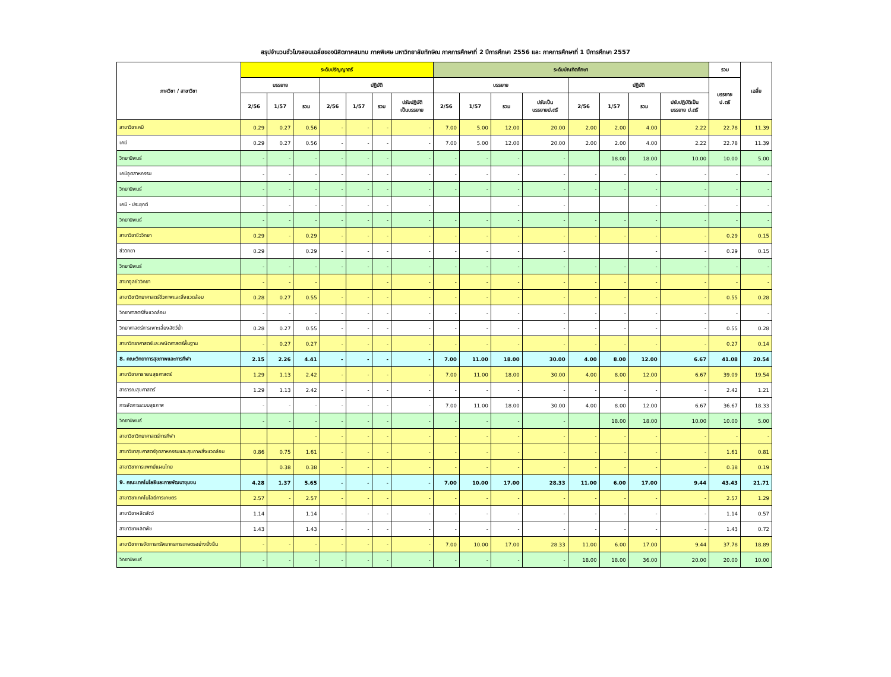สรุปจำนวนชั่วโมงสอนเฉลี่ยของนิสิตภาคสมทบ ภาคพิเศษ มหาวิทยาลัยทักษิณ ภาคการศึกษาที่ 2 ปีการศึกษา 2556 และ ภาคการศึกษาที่ 1 ปีการศึกษา 2557
| ภาควิชา / สาขาวิชา | ระดับปริญญาตรี | | | | | | | ระดับบัณฑิตศึกษา | | | | | | | | รวม | เฉลี่ย |
| --- | --- | --- | --- | --- | --- | --- | --- | --- | --- | --- | --- | --- | --- | --- | --- | --- | --- |
| | บรรยาย | | | ปฏิบัติ | | | | บรรยาย | | | | ปฏิบัติ | | | | บรรยาย ป.ตรี | |
| | 2/56 | 1/57 | รวม | 2/56 | 1/57 | รวม | ปรับปฏิบัติ เป็นบรรยาย | 2/56 | 1/57 | รวม | ปรับเป็น บรรยายป.ตรี | 2/56 | 1/57 | รวม | ปรับปฏิบัติเป็น บรรยาย ป.ตรี | | |
| สาขาวิชาเคมี | 0.29 | 0.27 | 0.56 | - | - | - | - | 7.00 | 5.00 | 12.00 | 20.00 | 2.00 | 2.00 | 4.00 | 2.22 | 22.78 | 11.39 |
| เคมี | 0.29 | 0.27 | 0.56 | - | - | - | - | 7.00 | 5.00 | 12.00 | 20.00 | 2.00 | 2.00 | 4.00 | 2.22 | 22.78 | 11.39 |
| วิทยานิพนธ์ | - | - | - | - | - | - | - | - | - | - | - | | 18.00 | 18.00 | 10.00 | 10.00 | 5.00 |
| เคมีอุตสาหกรรม | - | - | - | - | - | - | - | - | - | - | - | - | - | - | - | - | - |
| วิทยานิพนธ์ | - | - | - | - | - | - | - | - | - | - | - | - | - | - | - | - | - |
| เคมี - ประยุกต์ | - | - | - | - | - | - | - | | | - | - | | | - | - | - | - |
| วิทยานิพนธ์ | - | - | - | - | - | - | - | - | - | - | - | - | - | - | - | - | - |
| สาขาวิชาชีววิทยา | 0.29 | - | 0.29 | - | - | - | - | - | - | - | - | - | - | - | - | 0.29 | 0.15 |
| ชีววิทยา | 0.29 | | 0.29 | - | - | - | - | - | - | - | - | | | - | - | 0.29 | 0.15 |
| วิทยานิพนธ์ | - | - | - | - | - | - | - | - | - | - | - | - | - | - | - | - | - |
| สาขาจุลชีววิทยา | - | - | - | | | - | - | - | - | - | - | - | - | - | - | - | - |
| สาขาวิชาวิทยาศาสตร์ชีวภาพและสิ่งแวดล้อม | 0.28 | 0.27 | 0.55 | - | - | - | - | - | - | - | - | - | - | - | - | 0.55 | 0.28 |
| วิทยาศาสตร์สิ่งแวดล้อม | - | - | - | - | - | - | - | - | - | - | - | - | - | - | - | - | - |
| วิทยาศาสตร์การเพาะเลี้ยงสัตว์น้ำ | 0.28 | 0.27 | 0.55 | - | - | - | - | - | - | - | - | - | - | - | - | 0.55 | 0.28 |
| สาขาวิทยาศาสตร์และคณิตศาสตร์พื้นฐาน | - | 0.27 | 0.27 | - | - | - | - | - | - | - | - | - | - | - | - | 0.27 | 0.14 |
| 8. คณะวิทยาการสุขภาพและการกีฬา | 2.15 | 2.26 | 4.41 | - | - | - | - | 7.00 | 11.00 | 18.00 | 30.00 | 4.00 | 8.00 | 12.00 | 6.67 | 41.08 | 20.54 |
| สาขาวิชาสาธารณสุขศาสตร์ | 1.29 | 1.13 | 2.42 | - | - | - | - | 7.00 | 11.00 | 18.00 | 30.00 | 4.00 | 8.00 | 12.00 | 6.67 | 39.09 | 19.54 |
| สาธารณสุขศาสตร์ | 1.29 | 1.13 | 2.42 | - | - | - | - | - | - | - | - | - | - | - | - | 2.42 | 1.21 |
| การจัดการระบบสุขภาพ | - | - | - | - | - | - | - | 7.00 | 11.00 | 18.00 | 30.00 | 4.00 | 8.00 | 12.00 | 6.67 | 36.67 | 18.33 |
| วิทยานิพนธ์ | - | - | - | - | - | - | - | - | - | - | - | | 18.00 | 18.00 | 10.00 | 10.00 | 5.00 |
| สาขาวิชาวิทยาศาสตร์การกีฬา | | | - | - | - | - | - | - | - | - | - | - | - | - | - | - | - |
| สาขาวิชาสุขศาสตร์อุตสาหกรรมและสุขภาพสิ่งแวดล้อม | 0.86 | 0.75 | 1.61 | - | - | - | - | - | - | - | - | - | - | - | - | 1.61 | 0.81 |
| สาขาวิชาการแพทย์แผนไทย | | 0.38 | 0.38 | - | - | - | - | - | - | - | - | - | - | - | - | 0.38 | 0.19 |
| 9. คณะเทคโนโลยีและการพัฒนาชุมชน | 4.28 | 1.37 | 5.65 | - | - | - | - | 7.00 | 10.00 | 17.00 | 28.33 | 11.00 | 6.00 | 17.00 | 9.44 | 43.43 | 21.71 |
| สาขาวิชาเทคโนโลยีการเกษตร | 2.57 | - | 2.57 | - | - | - | - | - | - | - | - | - | - | - | - | 2.57 | 1.29 |
| สาขาวิชาผลิตสัตว์ | 1.14 | | 1.14 | - | - | - | - | - | - | - | - | - | - | - | - | 1.14 | 0.57 |
| สาขาวิชาผลิตพืช | 1.43 | | 1.43 | - | - | - | - | - | - | - | - | - | - | - | - | 1.43 | 0.72 |
| สาขาวิชาการจัดการทรัพยากรการเกษตรอย่างยั่งยืน | - | - | - | - | - | - | - | 7.00 | 10.00 | 17.00 | 28.33 | 11.00 | 6.00 | 17.00 | 9.44 | 37.78 | 18.89 |
| วิทยานิพนธ์ | - | - | - | - | - | - | - | - | - | - | - | 18.00 | 18.00 | 36.00 | 20.00 | 20.00 | 10.00 |